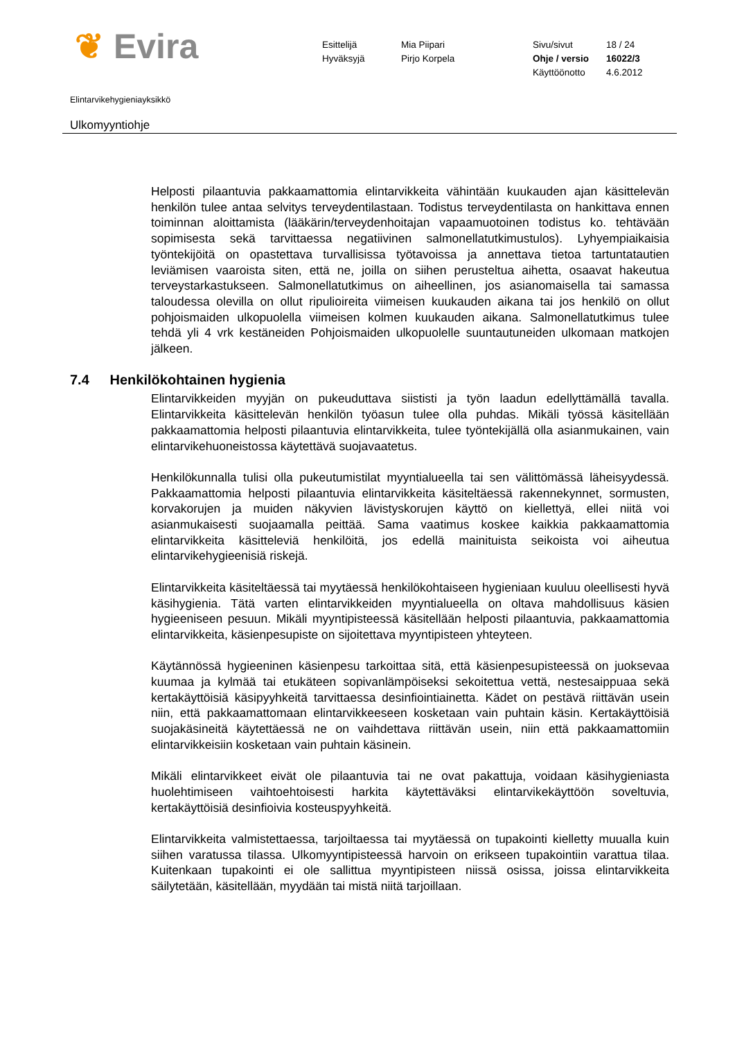❦ Evira
| Esittelijä | Mia Piipari | Sivu/sivut | 18 / 24 |
| Hyväksyjä | Pirjo Korpela | Ohje / versio | 16022/3 |
| | | Käyttöönotto | 4.6.2012 |
Elintarvikehygieniayksikkö
Ulkomyyntiohje
Helposti pilaantuvia pakkaamattomia elintarvikkeita vähintään kuukauden ajan käsittelevän henkilön tulee antaa selvitys terveydentilastaan. Todistus terveydentilasta on hankittava ennen toiminnan aloittamista (lääkärin/terveydenhoitajan vapaamuotoinen todistus ko. tehtävään sopimisesta sekä tarvittaessa negatiivinen salmonellatutkimustulos). Lyhyempiaikaisia työntekijöitä on opastettava turvallisissa työtavoissa ja annettava tietoa tartuntatautien leviämisen vaaroista siten, että ne, joilla on siihen perusteltua aihetta, osaavat hakeutua terveystarkastukseen. Salmonellatutkimus on aiheellinen, jos asianomaisella tai samassa taloudessa olevilla on ollut ripulioireita viimeisen kuukauden aikana tai jos henkilö on ollut pohjoismaiden ulkopuolella viimeisen kolmen kuukauden aikana. Salmonellatutkimus tulee tehdä yli 4 vrk kestäneiden Pohjoismaiden ulkopuolelle suuntautuneiden ulkomaan matkojen jälkeen.
7.4 Henkilökohtainen hygienia
Elintarvikkeiden myyjän on pukeuduttava siististi ja työn laadun edellyttämällä tavalla. Elintarvikkeita käsittelevän henkilön työasun tulee olla puhdas. Mikäli työssä käsitellään pakkaamattomia helposti pilaantuvia elintarvikkeita, tulee työntekijällä olla asianmukainen, vain elintarvikehuoneistossa käytettävä suojavaatetus.
Henkilökunnalla tulisi olla pukeutumistilat myyntialueella tai sen välittömässä läheisyydessä. Pakkaamattomia helposti pilaantuvia elintarvikkeita käsiteltäessä rakennekynnet, sormusten, korvakorujen ja muiden näkyvien lävistyskorujen käyttö on kiellettyä, ellei niitä voi asianmukaisesti suojaamalla peittää. Sama vaatimus koskee kaikkia pakkaamattomia elintarvikkeita käsitteleviä henkilöitä, jos edellä mainituista seikoista voi aiheutua elintarvikehygieenisiä riskejä.
Elintarvikkeita käsiteltäessä tai myytäessä henkilökohtaiseen hygieniaan kuuluu oleellisesti hyvä käsihygienia. Tätä varten elintarvikkeiden myyntialueella on oltava mahdollisuus käsien hygieeniseen pesuun. Mikäli myyntipisteessä käsitellään helposti pilaantuvia, pakkaamattomia elintarvikkeita, käsienpesupiste on sijoitettava myyntipisteen yhteyteen.
Käytännössä hygieeninen käsienpesu tarkoittaa sitä, että käsienpesupisteessä on juoksevaa kuumaa ja kylmää tai etukäteen sopivanlämpöiseksi sekoitettua vettä, nestesaippuaa sekä kertakäyttöisiä käsipyyhkeitä tarvittaessa desinfiointiainetta. Kädet on pestävä riittävän usein niin, että pakkaamattomaan elintarvikkeeseen kosketaan vain puhtain käsin. Kertakäyttöisiä suojakäsineitä käytettäessä ne on vaihdettava riittävän usein, niin että pakkaamattomiin elintarvikkeisiin kosketaan vain puhtain käsinein.
Mikäli elintarvikkeet eivät ole pilaantuvia tai ne ovat pakattuja, voidaan käsihygieniasta huolehtimiseen vaihtoehtoisesti harkita käytettäväksi elintarvikekäyttöön soveltuvia, kertakäyttöisiä desinfioivia kosteuspyyhkeitä.
Elintarvikkeita valmistettaessa, tarjoiltaessa tai myytäessä on tupakointi kielletty muualla kuin siihen varatussa tilassa. Ulkomyyntipisteessä harvoin on erikseen tupakointiin varattua tilaa. Kuitenkaan tupakointi ei ole sallittua myyntipisteen niissä osissa, joissa elintarvikkeita säilytetään, käsitellään, myydään tai mistä niitä tarjoillaan.